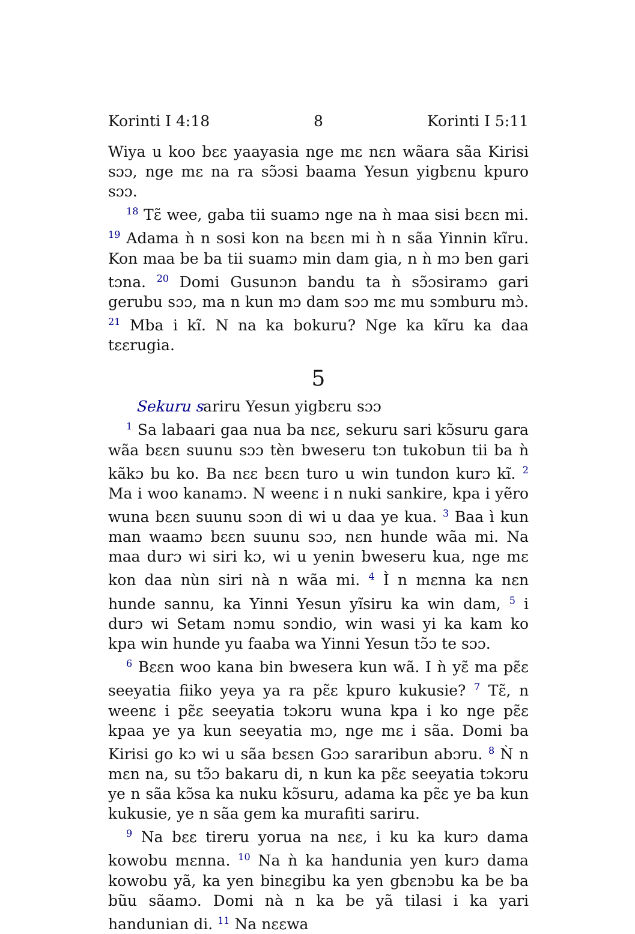Korinti I 4:18 8 Korinti I 5:11
Wiya u koo bɛɛ yaayasia nge mɛ nɛn wãara sãa Kirisi sɔɔ, nge mɛ na ra sɔ̃ɔsi baama Yesun yigbɛnu kpuro sɔɔ.
<sup>18</sup> Tɛ̃ wee, gaba tii suamɔ nge na ǹ maa sisi bɛɛn mi. <sup>19</sup> Adama ǹ n sosi kon na bɛɛn mi ǹ n sãa Yinnin kĩru. Kon maa be ba tii suamɔ min dam gia, n ǹ mɔ ben gari tɔna. <sup>20</sup> Domi Gusunɔn bandu ta ǹ sɔ̃ɔsiramɔ gari gerubu sɔɔ, ma n kun mɔ dam sɔɔ mɛ mu sɔmburu mɔ̀. <sup>21</sup> Mba i kĩ. N na ka bokuru? Nge ka kĩru ka daa tɛɛrugia.
5
Sekuru sariru Yesun yigbɛru sɔɔ
<sup>1</sup> Sa labaari gaa nua ba nɛɛ, sekuru sari kɔ̃suru gara wãa bɛɛn suunu sɔɔ tèn bweseru tɔn tukobun tii ba ǹ kãkɔ bu ko. Ba nɛɛ bɛɛn turo u win tundon kurɔ kĩ. <sup>2</sup> Ma i woo kanamɔ. N weenɛ i n nuki sankire, kpa i yẽro wuna bɛɛn suunu sɔɔn di wi u daa ye kua. <sup>3</sup> Baa ì kun man waamɔ bɛɛn suunu sɔɔ, nɛn hunde wãa mi. Na maa durɔ wi siri kɔ, wi u yenin bweseru kua, nge mɛ kon daa nùn siri nà n wãa mi. <sup>4</sup> Ì n mɛnna ka nɛn hunde sannu, ka Yinni Yesun yĩsiru ka win dam, <sup>5</sup> i durɔ wi Setam nɔmu sɔndio, win wasi yi ka kam ko kpa win hunde yu faaba wa Yinni Yesun tɔ̃ɔ te sɔɔ.
<sup>6</sup> Bɛɛn woo kana bin bwesera kun wã. I ǹ yɛ̃ ma pɛ̃ɛ seeyatia fiiko yeya ya ra pɛ̃ɛ kpuro kukusie? <sup>7</sup> Tɛ̃, n weenɛ i pɛ̃ɛ seeyatia tɔkɔru wuna kpa i ko nge pɛ̃ɛ kpaa ye ya kun seeyatia mɔ, nge mɛ i sãa. Domi ba Kirisi go kɔ wi u sãa bɛsɛn Gɔɔ sararibun abɔru. <sup>8</sup> Ǹ n mɛn na, su tɔ̃ɔ bakaru di, n kun ka pɛ̃ɛ seeyatia tɔkɔru ye n sãa kɔ̃sa ka nuku kɔ̃suru, adama ka pɛ̃ɛ ye ba kun kukusie, ye n sãa gem ka murafiti sariru.
<sup>9</sup> Na bɛɛ tireru yorua na nɛɛ, i ku ka kurɔ dama kowobu mɛnna. <sup>10</sup> Na ǹ ka handunia yen kurɔ dama kowobu yã, ka yen binɛgibu ka yen gbɛnɔbu ka be ba bũu sãamɔ. Domi nà n ka be yã tilasi i ka yari handunian di. <sup>11</sup> Na nɛɛwa